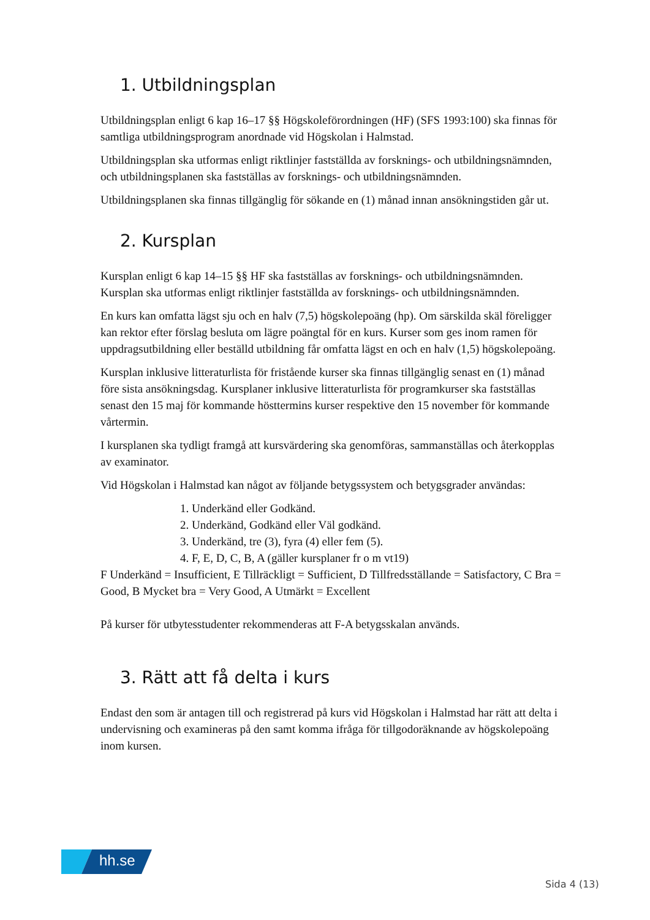1. Utbildningsplan
Utbildningsplan enligt 6 kap 16–17 §§ Högskoleförordningen (HF) (SFS 1993:100) ska finnas för samtliga utbildningsprogram anordnade vid Högskolan i Halmstad.
Utbildningsplan ska utformas enligt riktlinjer fastställda av forsknings- och utbildningsnämnden, och utbildningsplanen ska fastställas av forsknings- och utbildningsnämnden.
Utbildningsplanen ska finnas tillgänglig för sökande en (1) månad innan ansökningstiden går ut.
2. Kursplan
Kursplan enligt 6 kap 14–15 §§ HF ska fastställas av forsknings- och utbildningsnämnden. Kursplan ska utformas enligt riktlinjer fastställda av forsknings- och utbildningsnämnden.
En kurs kan omfatta lägst sju och en halv (7,5) högskolepoäng (hp). Om särskilda skäl föreligger kan rektor efter förslag besluta om lägre poängtal för en kurs. Kurser som ges inom ramen för uppdragsutbildning eller beställd utbildning får omfatta lägst en och en halv (1,5) högskolepoäng.
Kursplan inklusive litteraturlista för fristående kurser ska finnas tillgänglig senast en (1) månad före sista ansökningsdag. Kursplaner inklusive litteraturlista för programkurser ska fastställas senast den 15 maj för kommande hösttermins kurser respektive den 15 november för kommande vårtermin.
I kursplanen ska tydligt framgå att kursvärdering ska genomföras, sammanställas och återkopplas av examinator.
Vid Högskolan i Halmstad kan något av följande betygssystem och betygsgrader användas:
1. Underkänd eller Godkänd.
2. Underkänd, Godkänd eller Väl godkänd.
3. Underkänd, tre (3), fyra (4) eller fem (5).
4. F, E, D, C, B, A (gäller kursplaner fr o m vt19)
F Underkänd = Insufficient, E Tillräckligt = Sufficient, D Tillfredsställande = Satisfactory, C Bra = Good, B Mycket bra = Very Good, A Utmärkt = Excellent
På kurser för utbytesstudenter rekommenderas att F-A betygsskalan används.
3. Rätt att få delta i kurs
Endast den som är antagen till och registrerad på kurs vid Högskolan i Halmstad har rätt att delta i undervisning och examineras på den samt komma ifråga för tillgodoräknande av högskolepoäng inom kursen.
hh.se
Sida 4 (13)